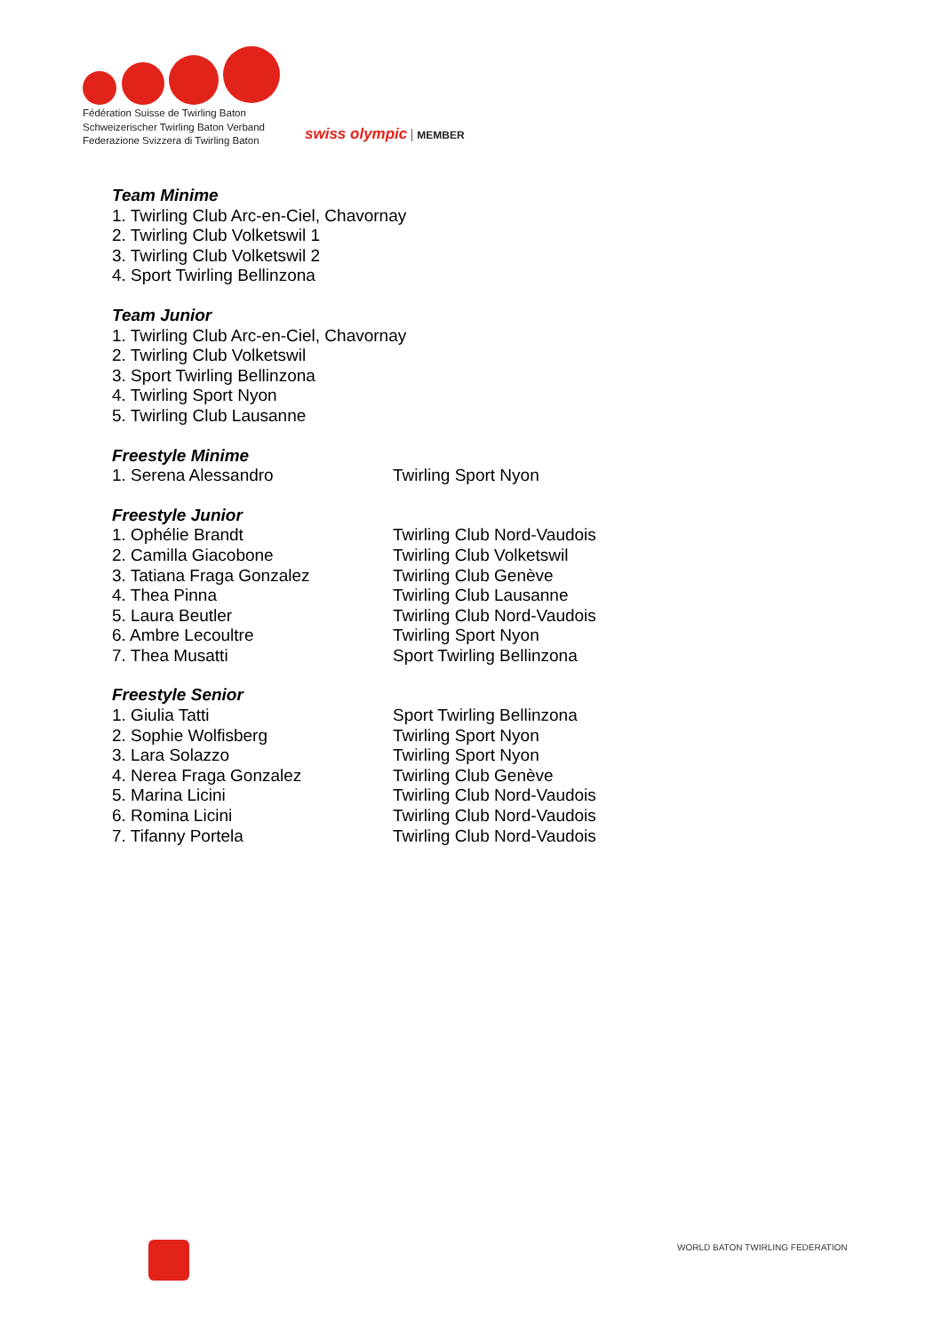Fédération Suisse de Twirling Baton
Schweizerischer Twirling Baton Verband
Federazione Svizzera di Twirling Baton
swiss olympic MEMBER
Team Minime
1. Twirling Club Arc-en-Ciel, Chavornay
2. Twirling Club Volketswil 1
3. Twirling Club Volketswil 2
4. Sport Twirling Bellinzona
Team Junior
1. Twirling Club Arc-en-Ciel, Chavornay
2. Twirling Club Volketswil
3. Sport Twirling Bellinzona
4. Twirling Sport Nyon
5. Twirling Club Lausanne
Freestyle Minime
| 1. Serena Alessandro | Twirling Sport Nyon |
Freestyle Junior
| 1. Ophélie Brandt | Twirling Club Nord-Vaudois |
| 2. Camilla Giacobone | Twirling Club Volketswil |
| 3. Tatiana Fraga Gonzalez | Twirling Club Genève |
| 4. Thea Pinna | Twirling Club Lausanne |
| 5. Laura Beutler | Twirling Club Nord-Vaudois |
| 6. Ambre Lecoultre | Twirling Sport Nyon |
| 7. Thea Musatti | Sport Twirling Bellinzona |
Freestyle Senior
| 1. Giulia Tatti | Sport Twirling Bellinzona |
| 2. Sophie Wolfisberg | Twirling Sport Nyon |
| 3. Lara Solazzo | Twirling Sport Nyon |
| 4. Nerea Fraga Gonzalez | Twirling Club Genève |
| 5. Marina Licini | Twirling Club Nord-Vaudois |
| 6. Romina Licini | Twirling Club Nord-Vaudois |
| 7. Tifanny Portela | Twirling Club Nord-Vaudois |
WORLD BATON TWIRLING FEDERATION